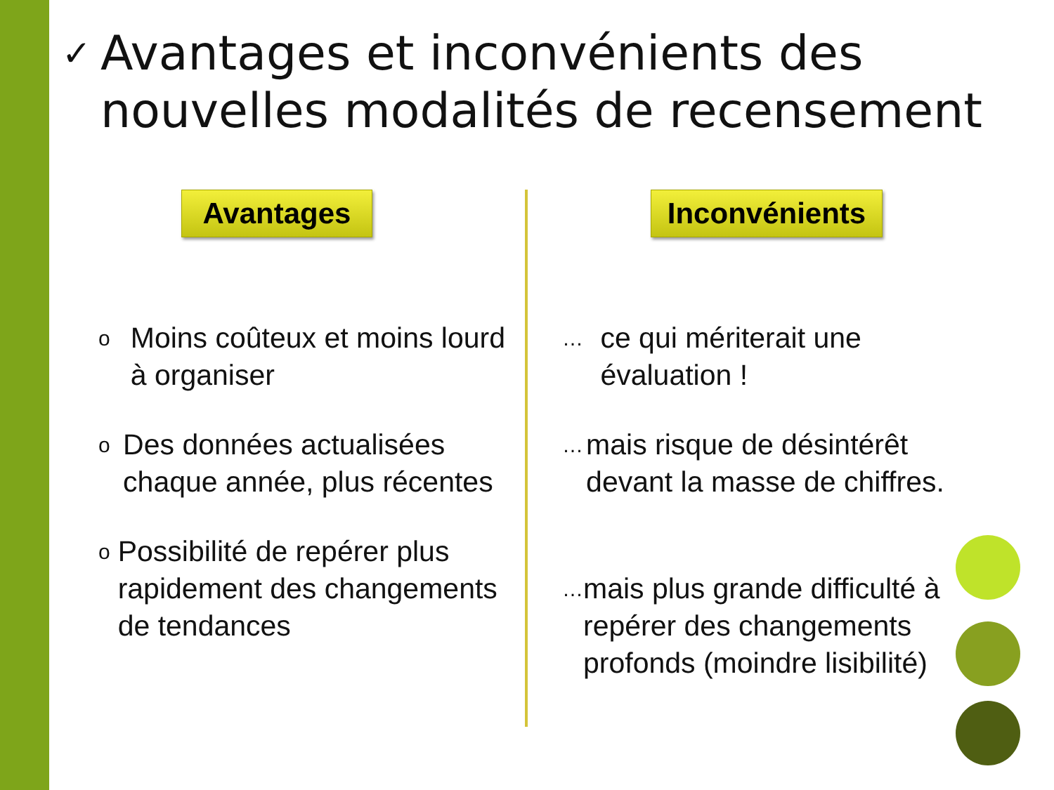✓
Avantages et inconvénients des nouvelles modalités de recensement
Avantages Inconvénients
o
Moins coûteux et moins lourd à organiser
o
Des données actualisées chaque année, plus récentes
o
Possibilité de repérer plus rapidement des changements de tendances
…
ce qui mériterait une évaluation !
…
mais risque de désintérêt devant la masse de chiffres.
…
mais plus grande difficulté à repérer des changements profonds (moindre lisibilité)